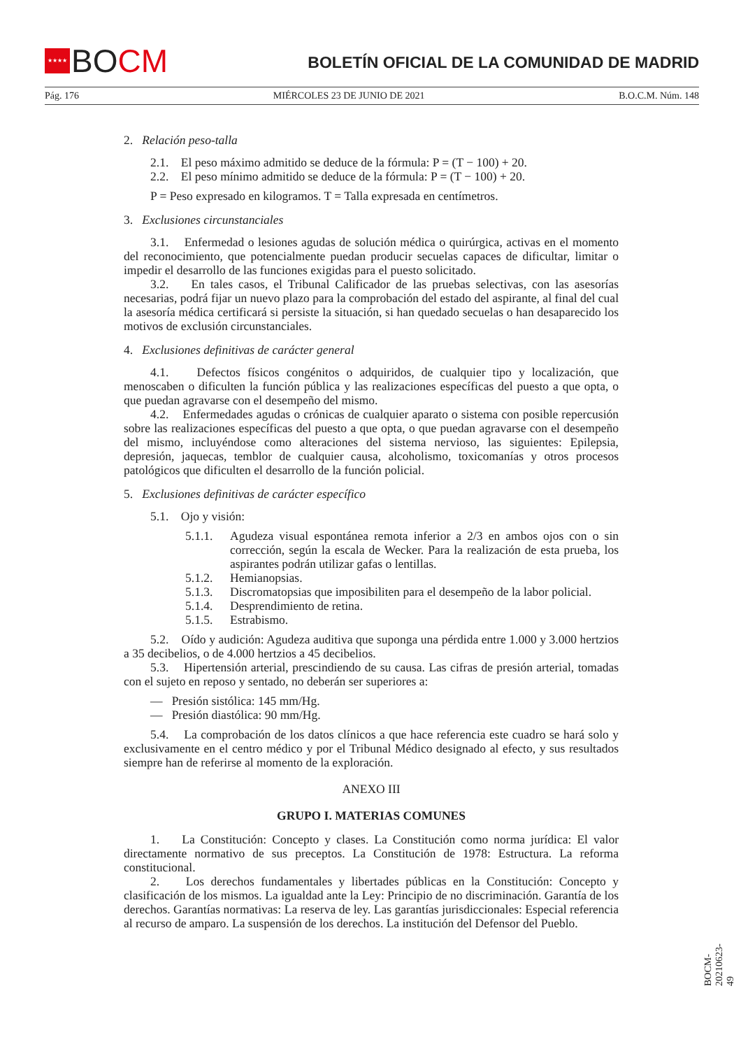★★★★
BOCM
BOLETÍN OFICIAL DE LA COMUNIDAD DE MADRID
Pág. 176 MIÉRCOLES 23 DE JUNIO DE 2021 B.O.C.M. Núm. 148
2. Relación peso-talla
2.1. El peso máximo admitido se deduce de la fórmula: P = (T − 100) + 20.
2.2. El peso mínimo admitido se deduce de la fórmula: P = (T − 100) + 20.
P = Peso expresado en kilogramos. T = Talla expresada en centímetros.
3. Exclusiones circunstanciales
3.1. Enfermedad o lesiones agudas de solución médica o quirúrgica, activas en el momento del reconocimiento, que potencialmente puedan producir secuelas capaces de dificultar, limitar o impedir el desarrollo de las funciones exigidas para el puesto solicitado.
3.2. En tales casos, el Tribunal Calificador de las pruebas selectivas, con las asesorías necesarias, podrá fijar un nuevo plazo para la comprobación del estado del aspirante, al final del cual la asesoría médica certificará si persiste la situación, si han quedado secuelas o han desaparecido los motivos de exclusión circunstanciales.
4. Exclusiones definitivas de carácter general
4.1. Defectos físicos congénitos o adquiridos, de cualquier tipo y localización, que menoscaben o dificulten la función pública y las realizaciones específicas del puesto a que opta, o que puedan agravarse con el desempeño del mismo.
4.2. Enfermedades agudas o crónicas de cualquier aparato o sistema con posible repercusión sobre las realizaciones específicas del puesto a que opta, o que puedan agravarse con el desempeño del mismo, incluyéndose como alteraciones del sistema nervioso, las siguientes: Epilepsia, depresión, jaquecas, temblor de cualquier causa, alcoholismo, toxicomanías y otros procesos patológicos que dificulten el desarrollo de la función policial.
5. Exclusiones definitivas de carácter específico
5.1. Ojo y visión:
5.1.1. Agudeza visual espontánea remota inferior a 2/3 en ambos ojos con o sin corrección, según la escala de Wecker. Para la realización de esta prueba, los aspirantes podrán utilizar gafas o lentillas.
5.1.2. Hemianopsias.
5.1.3. Discromatopsias que imposibiliten para el desempeño de la labor policial.
5.1.4. Desprendimiento de retina.
5.1.5. Estrabismo.
5.2. Oído y audición: Agudeza auditiva que suponga una pérdida entre 1.000 y 3.000 hertzios a 35 decibelios, o de 4.000 hertzios a 45 decibelios.
5.3. Hipertensión arterial, prescindiendo de su causa. Las cifras de presión arterial, tomadas con el sujeto en reposo y sentado, no deberán ser superiores a:
— Presión sistólica: 145 mm/Hg.
— Presión diastólica: 90 mm/Hg.
5.4. La comprobación de los datos clínicos a que hace referencia este cuadro se hará solo y exclusivamente en el centro médico y por el Tribunal Médico designado al efecto, y sus resultados siempre han de referirse al momento de la exploración.
ANEXO III
GRUPO I. MATERIAS COMUNES
1. La Constitución: Concepto y clases. La Constitución como norma jurídica: El valor directamente normativo de sus preceptos. La Constitución de 1978: Estructura. La reforma constitucional.
2. Los derechos fundamentales y libertades públicas en la Constitución: Concepto y clasificación de los mismos. La igualdad ante la Ley: Principio de no discriminación. Garantía de los derechos. Garantías normativas: La reserva de ley. Las garantías jurisdiccionales: Especial referencia al recurso de amparo. La suspensión de los derechos. La institución del Defensor del Pueblo.
BOCM-20210623-49